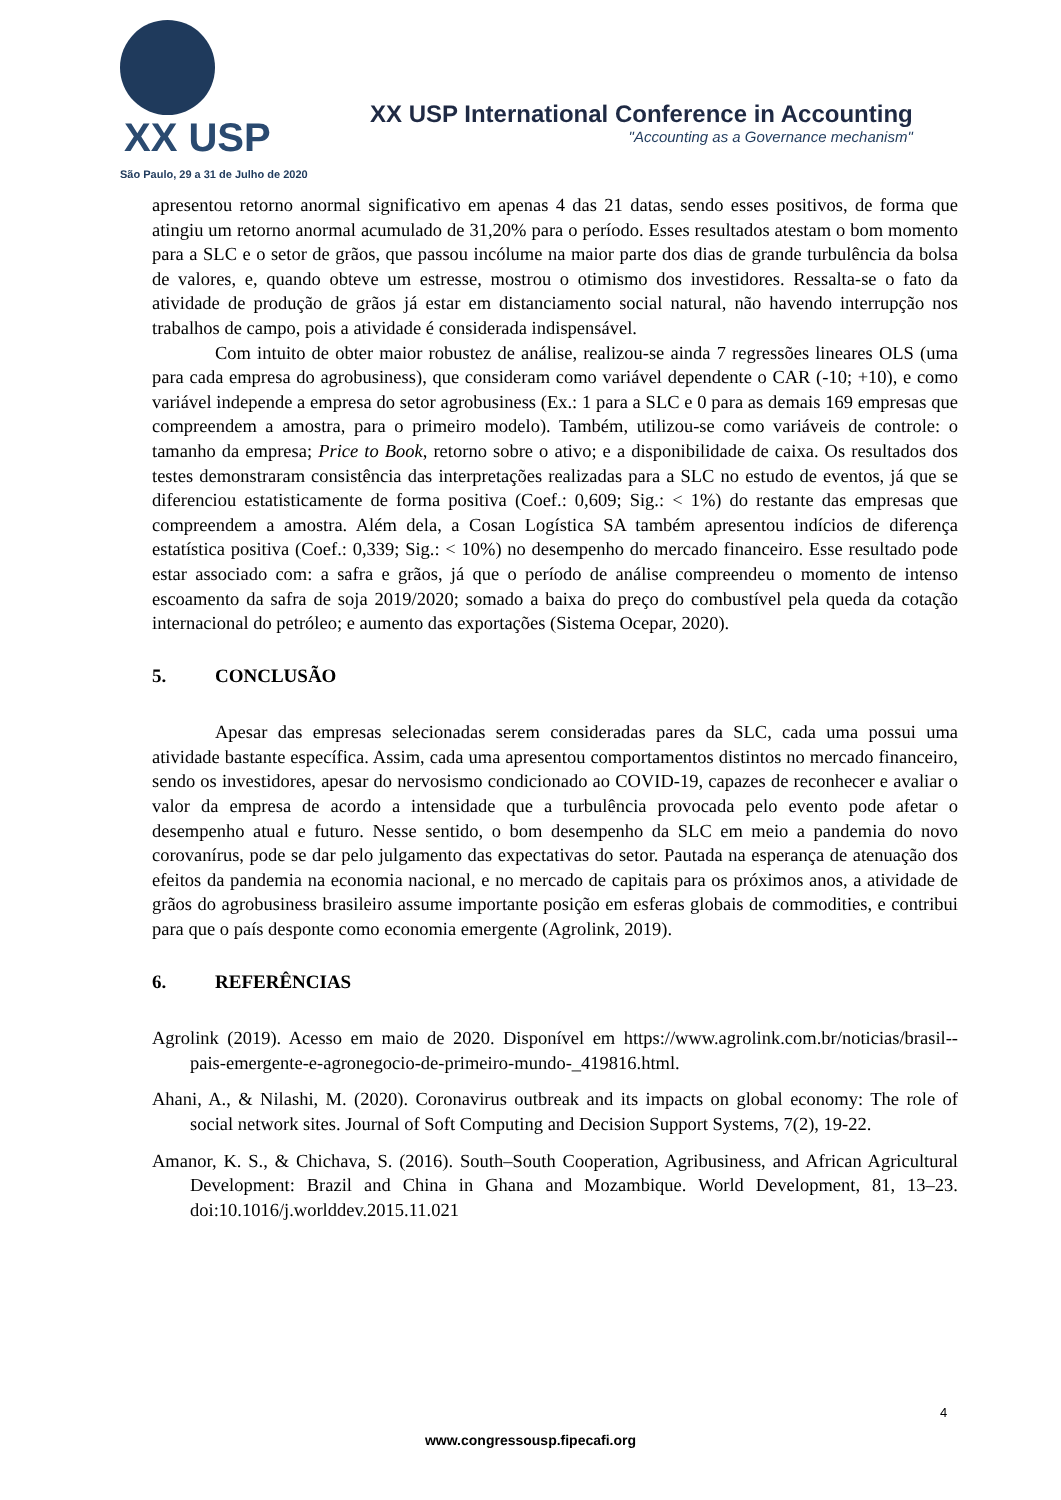XX USP
São Paulo, 29 a 31 de Julho de 2020
XX USP International Conference in Accounting
"Accounting as a Governance mechanism"
apresentou retorno anormal significativo em apenas 4 das 21 datas, sendo esses positivos, de forma que atingiu um retorno anormal acumulado de 31,20% para o período. Esses resultados atestam o bom momento para a SLC e o setor de grãos, que passou incólume na maior parte dos dias de grande turbulência da bolsa de valores, e, quando obteve um estresse, mostrou o otimismo dos investidores. Ressalta-se o fato da atividade de produção de grãos já estar em distanciamento social natural, não havendo interrupção nos trabalhos de campo, pois a atividade é considerada indispensável.
Com intuito de obter maior robustez de análise, realizou-se ainda 7 regressões lineares OLS (uma para cada empresa do agrobusiness), que consideram como variável dependente o CAR (-10; +10), e como variável independe a empresa do setor agrobusiness (Ex.: 1 para a SLC e 0 para as demais 169 empresas que compreendem a amostra, para o primeiro modelo). Também, utilizou-se como variáveis de controle: o tamanho da empresa; Price to Book, retorno sobre o ativo; e a disponibilidade de caixa. Os resultados dos testes demonstraram consistência das interpretações realizadas para a SLC no estudo de eventos, já que se diferenciou estatisticamente de forma positiva (Coef.: 0,609; Sig.: < 1%) do restante das empresas que compreendem a amostra. Além dela, a Cosan Logística SA também apresentou indícios de diferença estatística positiva (Coef.: 0,339; Sig.: < 10%) no desempenho do mercado financeiro. Esse resultado pode estar associado com: a safra e grãos, já que o período de análise compreendeu o momento de intenso escoamento da safra de soja 2019/2020; somado a baixa do preço do combustível pela queda da cotação internacional do petróleo; e aumento das exportações (Sistema Ocepar, 2020).
5. CONCLUSÃO
Apesar das empresas selecionadas serem consideradas pares da SLC, cada uma possui uma atividade bastante específica. Assim, cada uma apresentou comportamentos distintos no mercado financeiro, sendo os investidores, apesar do nervosismo condicionado ao COVID-19, capazes de reconhecer e avaliar o valor da empresa de acordo a intensidade que a turbulência provocada pelo evento pode afetar o desempenho atual e futuro. Nesse sentido, o bom desempenho da SLC em meio a pandemia do novo corovanírus, pode se dar pelo julgamento das expectativas do setor. Pautada na esperança de atenuação dos efeitos da pandemia na economia nacional, e no mercado de capitais para os próximos anos, a atividade de grãos do agrobusiness brasileiro assume importante posição em esferas globais de commodities, e contribui para que o país desponte como economia emergente (Agrolink, 2019).
6. REFERÊNCIAS
Agrolink (2019). Acesso em maio de 2020. Disponível em https://www.agrolink.com.br/noticias/brasil--pais-emergente-e-agronegocio-de-primeiro-mundo-_419816.html.
Ahani, A., & Nilashi, M. (2020). Coronavirus outbreak and its impacts on global economy: The role of social network sites. Journal of Soft Computing and Decision Support Systems, 7(2), 19-22.
Amanor, K. S., & Chichava, S. (2016). South–South Cooperation, Agribusiness, and African Agricultural Development: Brazil and China in Ghana and Mozambique. World Development, 81, 13–23. doi:10.1016/j.worlddev.2015.11.021
4
www.congressousp.fipecafi.org